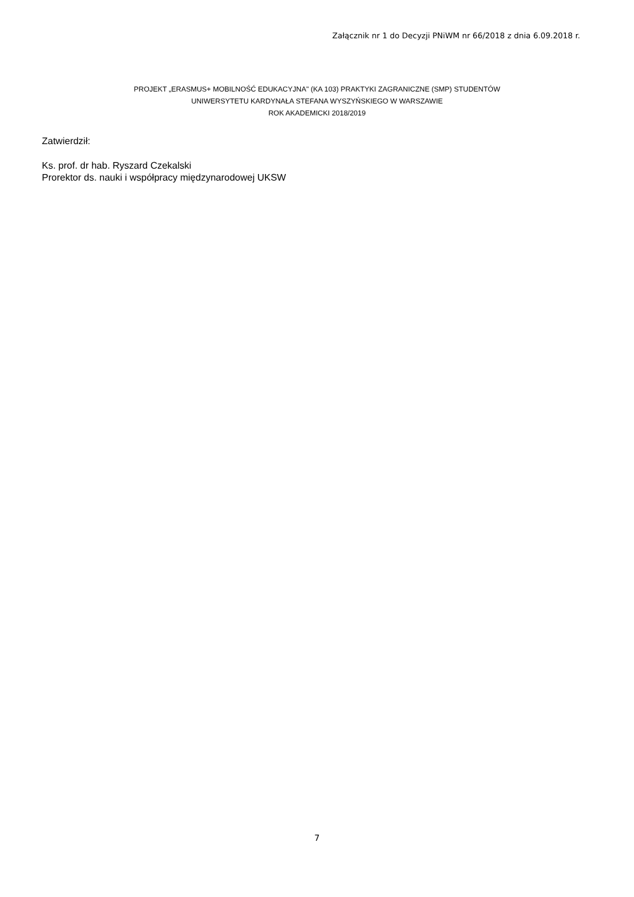Załącznik nr 1 do Decyzji PNiWM nr 66/2018 z dnia 6.09.2018 r.
PROJEKT „ERASMUS+ MOBILNOŚĆ EDUKACYJNA" (KA 103) PRAKTYKI ZAGRANICZNE (SMP) STUDENTÓW
UNIWERSYTETU KARDYNAŁA STEFANA WYSZYŃSKIEGO W WARSZAWIE
ROK AKADEMICKI 2018/2019
Zatwierdził:
Ks. prof. dr hab. Ryszard Czekalski
Prorektor ds. nauki i współpracy międzynarodowej UKSW
7